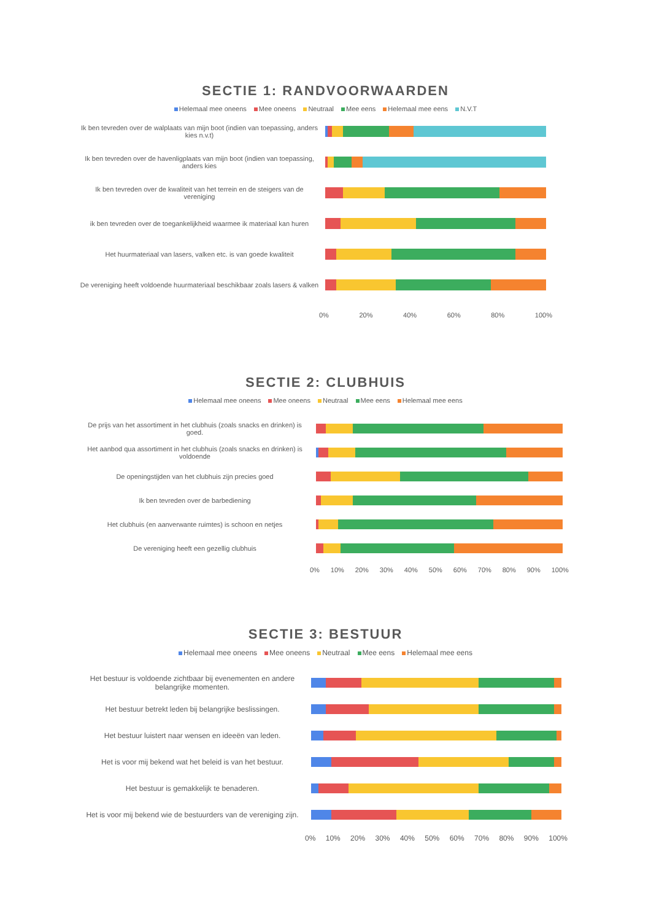SECTIE 1: RANDVOORWAARDEN
Helemaal mee oneens Mee oneens Neutraal Mee eens Helemaal mee eens N.V.T
Ik ben tevreden over de walplaats van mijn boot (indien van toepassing, anders kies n.v.t)
Ik ben tevreden over de havenligplaats van mijn boot (indien van toepassing, anders kies
Ik ben tevreden over de kwaliteit van het terrein en de steigers van de vereniging
ik ben tevreden over de toegankelijkheid waarmee ik materiaal kan huren
Het huurmateriaal van lasers, valken etc. is van goede kwaliteit
De vereniging heeft voldoende huurmateriaal beschikbaar zoals lasers & valken
0% 20% 40% 60% 80% 100%
SECTIE 2: CLUBHUIS
Helemaal mee oneens Mee oneens Neutraal Mee eens Helemaal mee eens
De prijs van het assortiment in het clubhuis (zoals snacks en drinken) is goed.
Het aanbod qua assortiment in het clubhuis (zoals snacks en drinken) is voldoende
De openingstijden van het clubhuis zijn precies goed
Ik ben tevreden over de barbediening
Het clubhuis (en aanverwante ruimtes) is schoon en netjes
De vereniging heeft een gezellig clubhuis
0% 10% 20% 30% 40% 50% 60% 70% 80% 90% 100%
SECTIE 3: BESTUUR
Helemaal mee oneens Mee oneens Neutraal Mee eens Helemaal mee eens
Het bestuur is voldoende zichtbaar bij evenementen en andere belangrijke momenten.
Het bestuur betrekt leden bij belangrijke beslissingen.
Het bestuur luistert naar wensen en ideeën van leden.
Het is voor mij bekend wat het beleid is van het bestuur.
Het bestuur is gemakkelijk te benaderen.
Het is voor mij bekend wie de bestuurders van de vereniging zijn.
0% 10% 20% 30% 40% 50% 60% 70% 80% 90% 100%